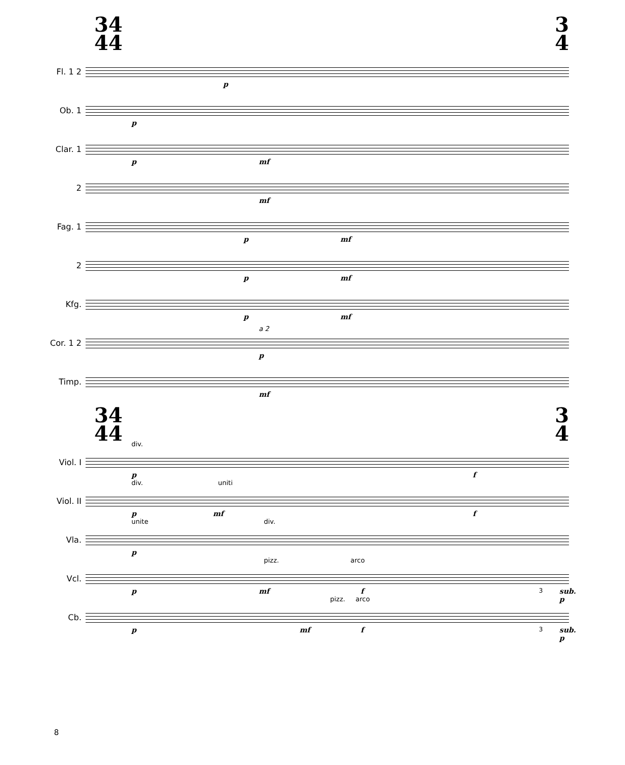3
4 4
4 3
4
Fl. 1 2
p
Ob. 1
p
Clar. 1
p mf
2
mf
Fag. 1
p mf
2
p mf
Kfg.
p mf
Cor. 1 2
a 2
p
Timp.
mf
3
4 4
4 3
4
Viol. I
div.
p f
Viol. II
div. uniti
p mf f
Vla.
unite div.
p
Vcl.
pizz. arco
p mf f 3 sub. p
Cb.
pizz. arco
p mf f 3 sub. p
8